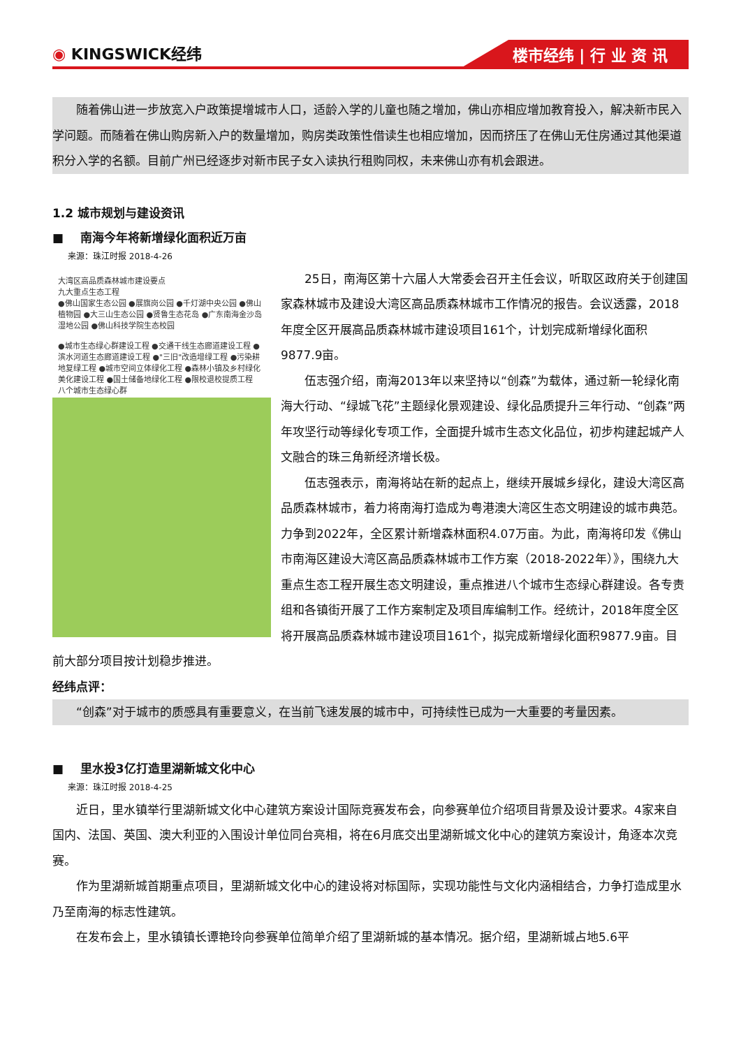◉ KINGSWICK经纬
楼市经纬 | 行 业 资 讯
随着佛山进一步放宽入户政策提增城市人口，适龄入学的儿童也随之增加，佛山亦相应增加教育投入，解决新市民入学问题。而随着在佛山购房新入户的数量增加，购房类政策性借读生也相应增加，因而挤压了在佛山无住房通过其他渠道积分入学的名额。目前广州已经逐步对新市民子女入读执行租购同权，未来佛山亦有机会跟进。
1.2 城市规划与建设资讯
■ 南海今年将新增绿化面积近万亩
来源：珠江时报 2018-4-26
大湾区高品质森林城市建设要点
九大重点生态工程
●佛山国家生态公园 ●展旗岗公园 ●千灯湖中央公园 ●佛山植物园 ●大三山生态公园 ●贤鲁生态花岛 ●广东南海金沙岛湿地公园 ●佛山科技学院生态校园
●城市生态绿心群建设工程 ●交通干线生态廊道建设工程 ●滨水河道生态廊道建设工程 ●"三旧"改造增绿工程 ●污染耕地复绿工程 ●城市空间立体绿化工程 ●森林小镇及乡村绿化美化建设工程 ●国土储备地绿化工程 ●限校退校提质工程
八个城市生态绿心群
25日，南海区第十六届人大常委会召开主任会议，听取区政府关于创建国家森林城市及建设大湾区高品质森林城市工作情况的报告。会议透露，2018年度全区开展高品质森林城市建设项目161个，计划完成新增绿化面积9877.9亩。
伍志强介绍，南海2013年以来坚持以“创森”为载体，通过新一轮绿化南海大行动、“绿城飞花”主题绿化景观建设、绿化品质提升三年行动、“创森”两年攻坚行动等绿化专项工作，全面提升城市生态文化品位，初步构建起城产人文融合的珠三角新经济增长极。
伍志强表示，南海将站在新的起点上，继续开展城乡绿化，建设大湾区高品质森林城市，着力将南海打造成为粤港澳大湾区生态文明建设的城市典范。力争到2022年，全区累计新增森林面积4.07万亩。为此，南海将印发《佛山市南海区建设大湾区高品质森林城市工作方案（2018-2022年）》，围绕九大重点生态工程开展生态文明建设，重点推进八个城市生态绿心群建设。各专责组和各镇街开展了工作方案制定及项目库编制工作。经统计，2018年度全区将开展高品质森林城市建设项目161个，拟完成新增绿化面积9877.9亩。目前大部分项目按计划稳步推进。
经纬点评：
“创森”对于城市的质感具有重要意义，在当前飞速发展的城市中，可持续性已成为一大重要的考量因素。
■ 里水投3亿打造里湖新城文化中心
来源：珠江时报 2018-4-25
近日，里水镇举行里湖新城文化中心建筑方案设计国际竞赛发布会，向参赛单位介绍项目背景及设计要求。4家来自国内、法国、英国、澳大利亚的入围设计单位同台亮相，将在6月底交出里湖新城文化中心的建筑方案设计，角逐本次竞赛。
作为里湖新城首期重点项目，里湖新城文化中心的建设将对标国际，实现功能性与文化内涵相结合，力争打造成里水乃至南海的标志性建筑。
在发布会上，里水镇镇长谭艳玲向参赛单位简单介绍了里湖新城的基本情况。据介绍，里湖新城占地5.6平